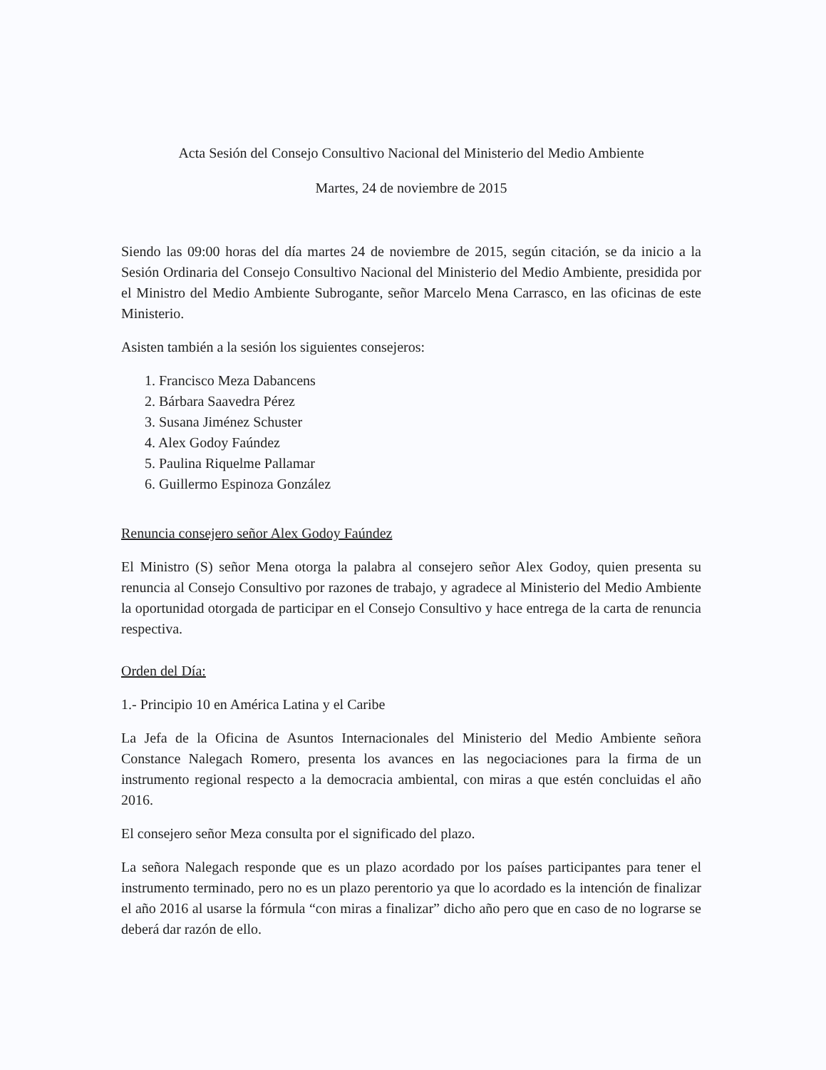Acta Sesión del Consejo Consultivo Nacional del Ministerio del Medio Ambiente
Martes, 24 de noviembre de 2015
Siendo las 09:00 horas del día martes 24 de noviembre de 2015, según citación, se da inicio a la Sesión Ordinaria del Consejo Consultivo Nacional del Ministerio del Medio Ambiente, presidida por el Ministro del Medio Ambiente Subrogante, señor Marcelo Mena Carrasco, en las oficinas de este Ministerio.
Asisten también a la sesión los siguientes consejeros:
1. Francisco Meza Dabancens
2. Bárbara Saavedra Pérez
3. Susana Jiménez Schuster
4. Alex Godoy Faúndez
5. Paulina Riquelme Pallamar
6. Guillermo Espinoza González
Renuncia consejero señor Alex Godoy Faúndez
El Ministro (S) señor Mena otorga la palabra al consejero señor Alex Godoy, quien presenta su renuncia al Consejo Consultivo por razones de trabajo, y agradece al Ministerio del Medio Ambiente la oportunidad otorgada de participar en el Consejo Consultivo y hace entrega de la carta de renuncia respectiva.
Orden del Día:
1.- Principio 10 en América Latina y el Caribe
La Jefa de la Oficina de Asuntos Internacionales del Ministerio del Medio Ambiente señora Constance Nalegach Romero, presenta los avances en las negociaciones para la firma de un instrumento regional respecto a la democracia ambiental, con miras a que estén concluidas el año 2016.
El consejero señor Meza consulta por el significado del plazo.
La señora Nalegach responde que es un plazo acordado por los países participantes para tener el instrumento terminado, pero no es un plazo perentorio ya que lo acordado es la intención de finalizar el año 2016 al usarse la fórmula “con miras a finalizar” dicho año pero que en caso de no lograrse se deberá dar razón de ello.